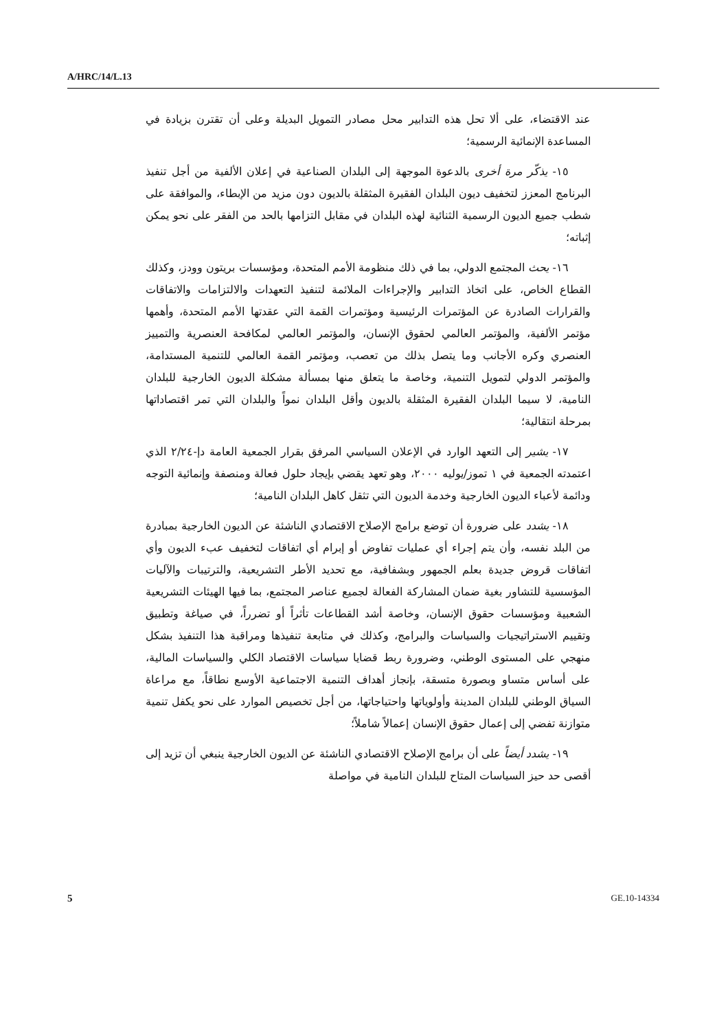A/HRC/14/L.13
عند الاقتضاء، على ألا تحل هذه التدابير محل مصادر التمويل البديلة وعلى أن تقترن بزيادة في المساعدة الإنمائية الرسمية؛
١٥- يذكّر مرة أخرى بالدعوة الموجهة إلى البلدان الصناعية في إعلان الألفية من أجل تنفيذ البرنامج المعزز لتخفيف ديون البلدان الفقيرة المثقلة بالديون دون مزيد من الإبطاء، والموافقة على شطب جميع الديون الرسمية الثنائية لهذه البلدان في مقابل التزامها بالحد من الفقر على نحو يمكن إثباته؛
١٦- يحث المجتمع الدولي، بما في ذلك منظومة الأمم المتحدة، ومؤسسات بريتون وودز، وكذلك القطاع الخاص، على اتخاذ التدابير والإجراءات الملائمة لتنفيذ التعهدات والالتزامات والاتفاقات والقرارات الصادرة عن المؤتمرات الرئيسية ومؤتمرات القمة التي عقدتها الأمم المتحدة، وأهمها مؤتمر الألفية، والمؤتمر العالمي لحقوق الإنسان، والمؤتمر العالمي لمكافحة العنصرية والتمييز العنصري وكره الأجانب وما يتصل بذلك من تعصب، ومؤتمر القمة العالمي للتنمية المستدامة، والمؤتمر الدولي لتمويل التنمية، وخاصة ما يتعلق منها بمسألة مشكلة الديون الخارجية للبلدان النامية، لا سيما البلدان الفقيرة المثقلة بالديون وأقل البلدان نمواً والبلدان التي تمر اقتصاداتها بمرحلة انتقالية؛
١٧- يشير إلى التعهد الوارد في الإعلان السياسي المرفق بقرار الجمعية العامة دإ-٢/٢٤ الذي اعتمدته الجمعية في ١ تموز/يوليه ٢٠٠٠، وهو تعهد يقضي بإيجاد حلول فعالة ومنصفة وإنمائية التوجه ودائمة لأعباء الديون الخارجية وخدمة الديون التي تثقل كاهل البلدان النامية؛
١٨- يشدد على ضرورة أن توضع برامج الإصلاح الاقتصادي الناشئة عن الديون الخارجية بمبادرة من البلد نفسه، وأن يتم إجراء أي عمليات تفاوض أو إبرام أي اتفاقات لتخفيف عبء الديون وأي اتفاقات قروض جديدة بعلم الجمهور وبشفافية، مع تحديد الأطر التشريعية، والترتيبات والآليات المؤسسية للتشاور بغية ضمان المشاركة الفعالة لجميع عناصر المجتمع، بما فيها الهيئات التشريعية الشعبية ومؤسسات حقوق الإنسان، وخاصة أشد القطاعات تأثراً أو تضرراً، في صياغة وتطبيق وتقييم الاستراتيجيات والسياسات والبرامج، وكذلك في متابعة تنفيذها ومراقبة هذا التنفيذ بشكل منهجي على المستوى الوطني، وضرورة ربط قضايا سياسات الاقتصاد الكلي والسياسات المالية، على أساس متساو وبصورة متسقة، بإنجاز أهداف التنمية الاجتماعية الأوسع نطاقاً، مع مراعاة السياق الوطني للبلدان المدينة وأولوياتها واحتياجاتها، من أجل تخصيص الموارد على نحو يكفل تنمية متوازنة تفضي إلى إعمال حقوق الإنسان إعمالاً شاملاً؛
١٩- يشدد أيضاً على أن برامج الإصلاح الاقتصادي الناشئة عن الديون الخارجية ينبغي أن تزيد إلى أقصى حد حيز السياسات المتاح للبلدان النامية في مواصلة
5 GE.10-14334